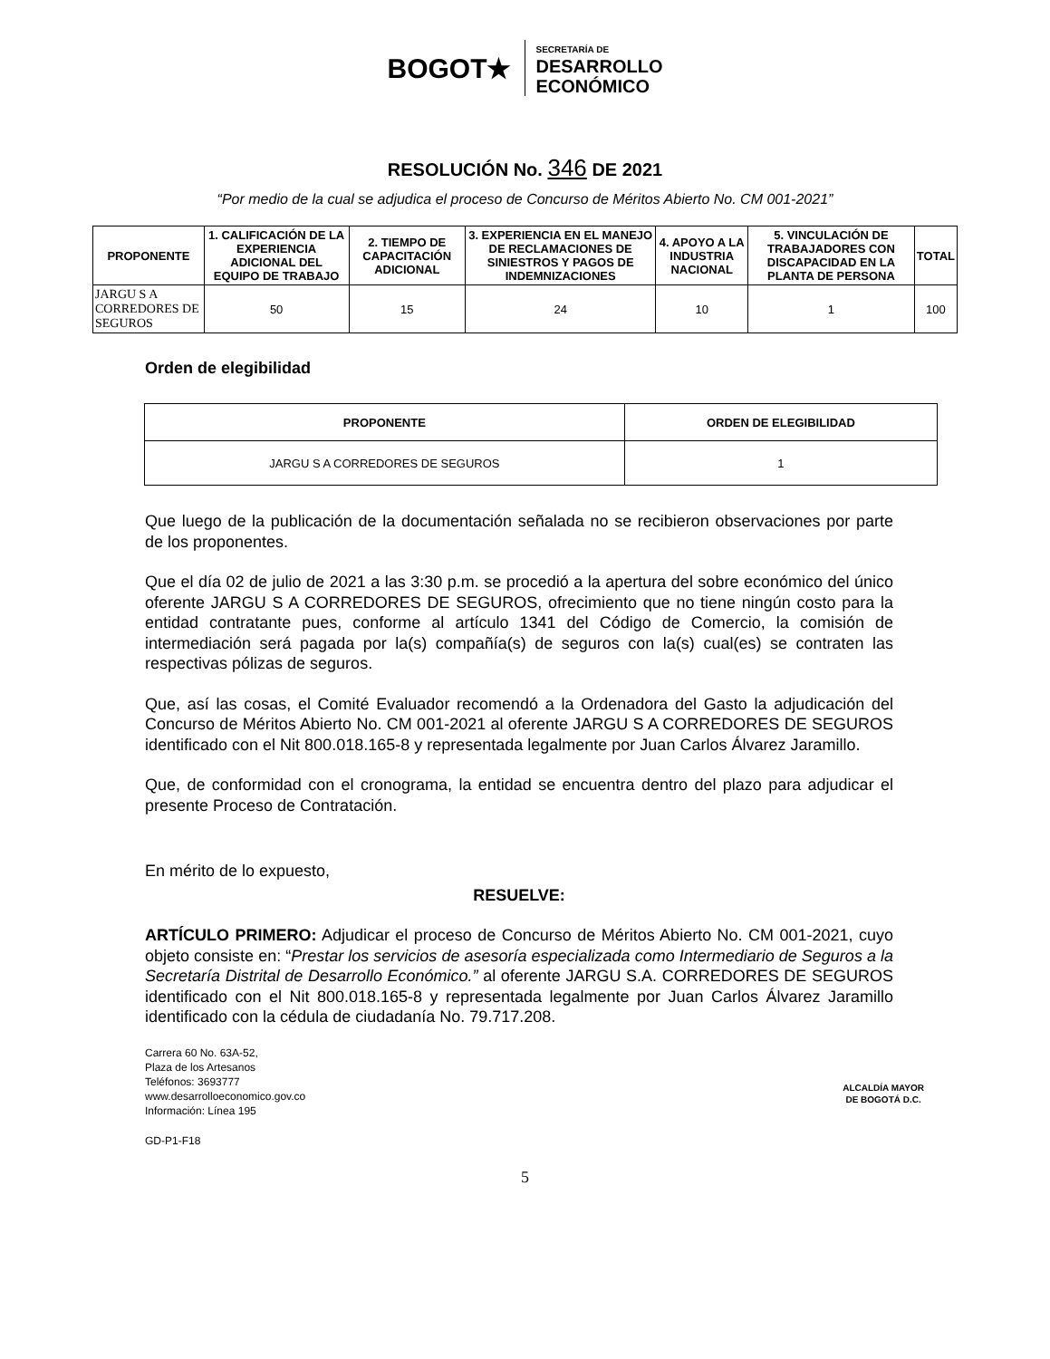BOGOT★
SECRETARÍA DE
DESARROLLO
ECONÓMICO
RESOLUCIÓN No. 346 DE 2021
“Por medio de la cual se adjudica el proceso de Concurso de Méritos Abierto No. CM 001-2021”
| PROPONENTE | 1. CALIFICACIÓN DE LA EXPERIENCIA ADICIONAL DEL EQUIPO DE TRABAJO | 2. TIEMPO DE CAPACITACIÓN ADICIONAL | 3. EXPERIENCIA EN EL MANEJO DE RECLAMACIONES DE SINIESTROS Y PAGOS DE INDEMNIZACIONES | 4. APOYO A LA INDUSTRIA NACIONAL | 5. VINCULACIÓN DE TRABAJADORES CON DISCAPACIDAD EN LA PLANTA DE PERSONA | TOTAL |
| --- | --- | --- | --- | --- | --- | --- |
| JARGU S A CORREDORES DE SEGUROS | 50 | 15 | 24 | 10 | 1 | 100 |
Orden de elegibilidad
| PROPONENTE | ORDEN DE ELEGIBILIDAD |
| --- | --- |
| JARGU S A CORREDORES DE SEGUROS | 1 |
Que luego de la publicación de la documentación señalada no se recibieron observaciones por parte de los proponentes.
Que el día 02 de julio de 2021 a las 3:30 p.m. se procedió a la apertura del sobre económico del único oferente JARGU S A CORREDORES DE SEGUROS, ofrecimiento que no tiene ningún costo para la entidad contratante pues, conforme al artículo 1341 del Código de Comercio, la comisión de intermediación será pagada por la(s) compañía(s) de seguros con la(s) cual(es) se contraten las respectivas pólizas de seguros.
Que, así las cosas, el Comité Evaluador recomendó a la Ordenadora del Gasto la adjudicación del Concurso de Méritos Abierto No. CM 001-2021 al oferente JARGU S A CORREDORES DE SEGUROS identificado con el Nit 800.018.165-8 y representada legalmente por Juan Carlos Álvarez Jaramillo.
Que, de conformidad con el cronograma, la entidad se encuentra dentro del plazo para adjudicar el presente Proceso de Contratación.
En mérito de lo expuesto,
RESUELVE:
ARTÍCULO PRIMERO: Adjudicar el proceso de Concurso de Méritos Abierto No. CM 001-2021, cuyo objeto consiste en: “Prestar los servicios de asesoría especializada como Intermediario de Seguros a la Secretaría Distrital de Desarrollo Económico.” al oferente JARGU S.A. CORREDORES DE SEGUROS identificado con el Nit 800.018.165-8 y representada legalmente por Juan Carlos Álvarez Jaramillo identificado con la cédula de ciudadanía No. 79.717.208.
Carrera 60 No. 63A-52,
Plaza de los Artesanos
Teléfonos: 3693777
www.desarrolloeconomico.gov.co
Información: Línea 195
GD-P1-F18
ALCALDÍA MAYOR
DE BOGOTÁ D.C.
5